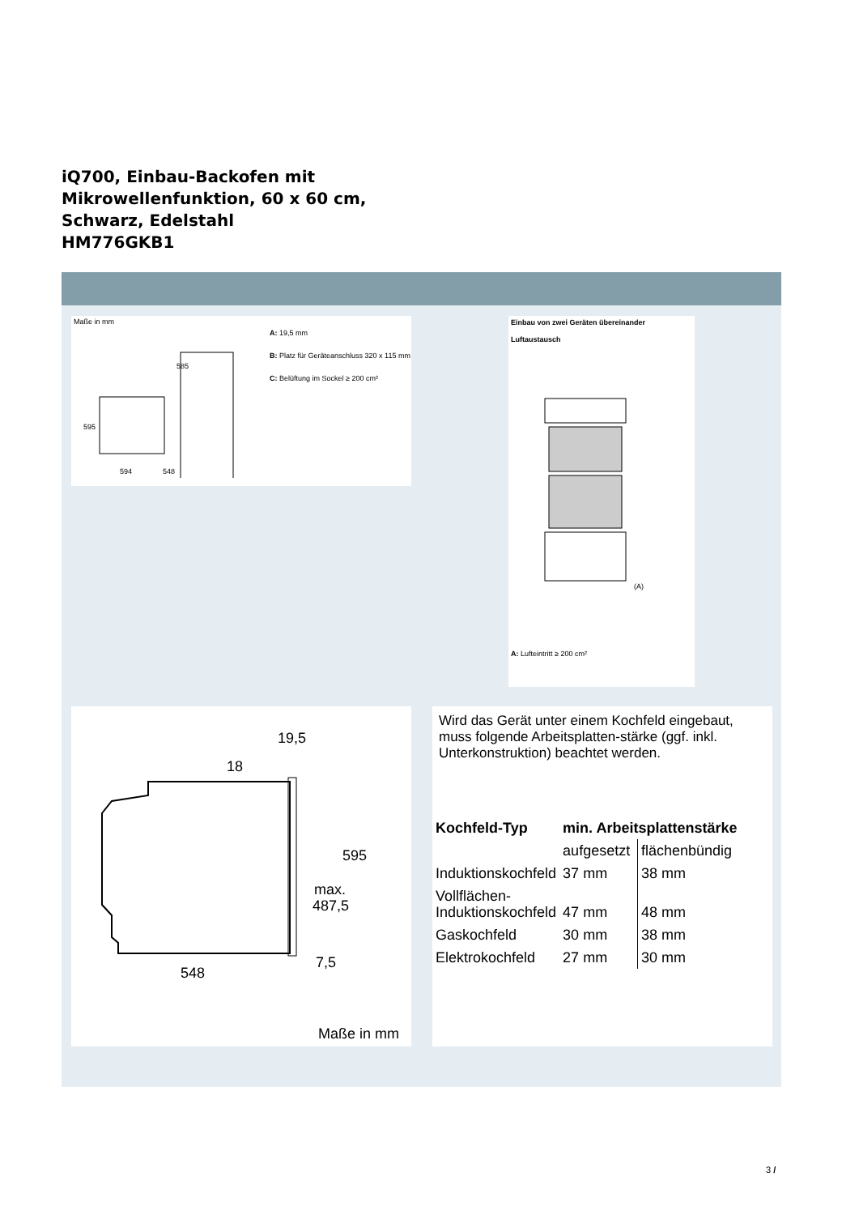iQ700, Einbau-Backofen mit
Mikrowellenfunktion, 60 x 60 cm,
Schwarz, Edelstahl
HM776GKB1
Maße in mm
595
594
548
585
A: 19,5 mm
B: Platz für Geräteanschluss 320 x 115 mm
C: Belüftung im Sockel ≥ 200 cm²
19,5
18
595
max.
487,5
548
7,5
Maße in mm
Einbau von zwei Geräten übereinander
Luftaustausch
(A)
A: Lufteintritt ≥ 200 cm²
Wird das Gerät unter einem Kochfeld eingebaut, muss folgende Arbeitsplatten-stärke (ggf. inkl. Unterkonstruktion) beachtet werden.
| Kochfeld-Typ | min. Arbeitsplattenstärke | |
| --- | --- | --- |
| | aufgesetzt | flächenbündig |
| Induktionskochfeld | 37 mm | 38 mm |
| Vollflächen- Induktionskochfeld | 47 mm | 48 mm |
| Gaskochfeld | 30 mm | 38 mm |
| Elektrokochfeld | 27 mm | 30 mm |
3 /